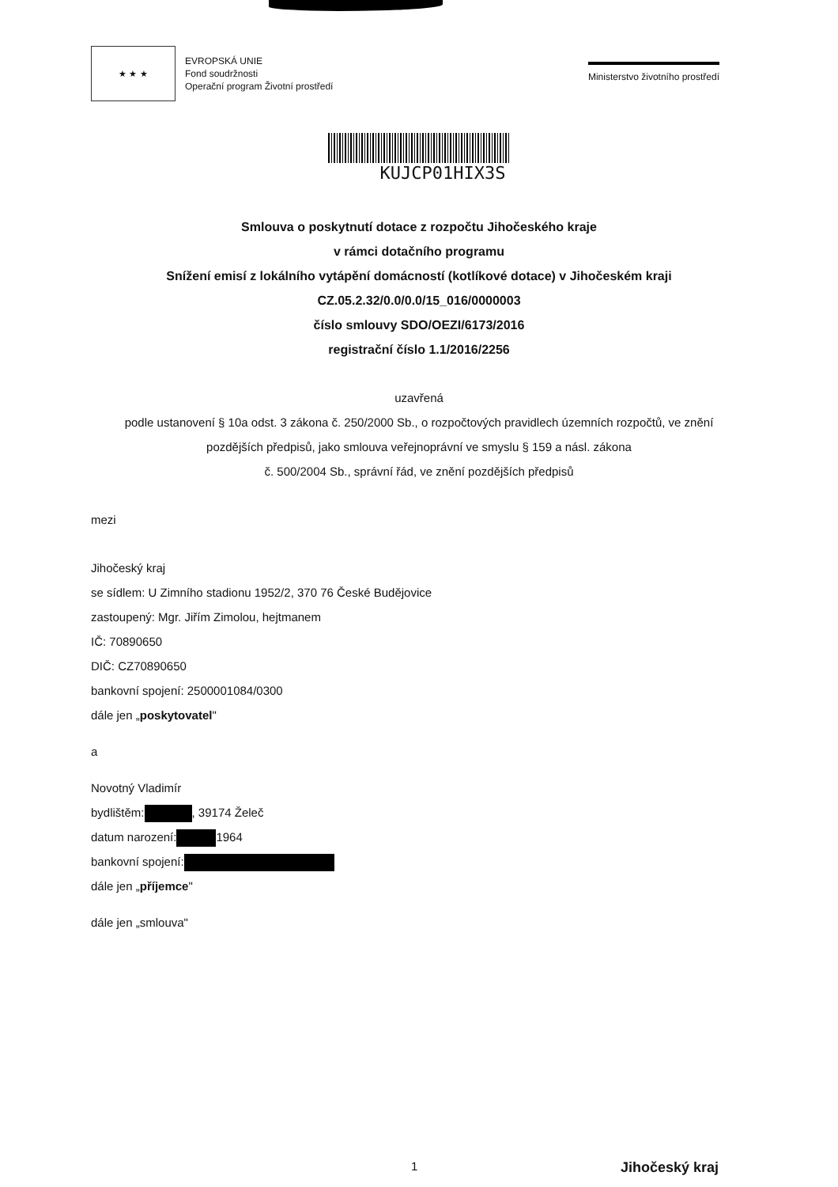★ ★ ★
EVROPSKÁ UNIE
Fond soudržnosti
Operační program Životní prostředí
Ministerstvo životního prostředí
KUJCP01HIX3S
Smlouva o poskytnutí dotace z rozpočtu Jihočeského kraje
v rámci dotačního programu
Snížení emisí z lokálního vytápění domácností (kotlíkové dotace) v Jihočeském kraji
CZ.05.2.32/0.0/0.0/15_016/0000003
číslo smlouvy SDO/OEZI/6173/2016
registrační číslo 1.1/2016/2256
uzavřená
podle ustanovení § 10a odst. 3 zákona č. 250/2000 Sb., o rozpočtových pravidlech územních rozpočtů, ve znění
pozdějších předpisů, jako smlouva veřejnoprávní ve smyslu § 159 a násl. zákona
č. 500/2004 Sb., správní řád, ve znění pozdějších předpisů
mezi
Jihočeský kraj
se sídlem: U Zimního stadionu 1952/2, 370 76 České Budějovice
zastoupený: Mgr. Jiřím Zimolou, hejtmanem
IČ: 70890650
DIČ: CZ70890650
bankovní spojení: 2500001084/0300
dále jen „poskytovatel"
a
Novotný Vladimír
bydlištěm: , 39174 Želeč
datum narození: 1964
bankovní spojení:
dále jen „příjemce"
dále jen „smlouva"
1 Jihočeský kraj